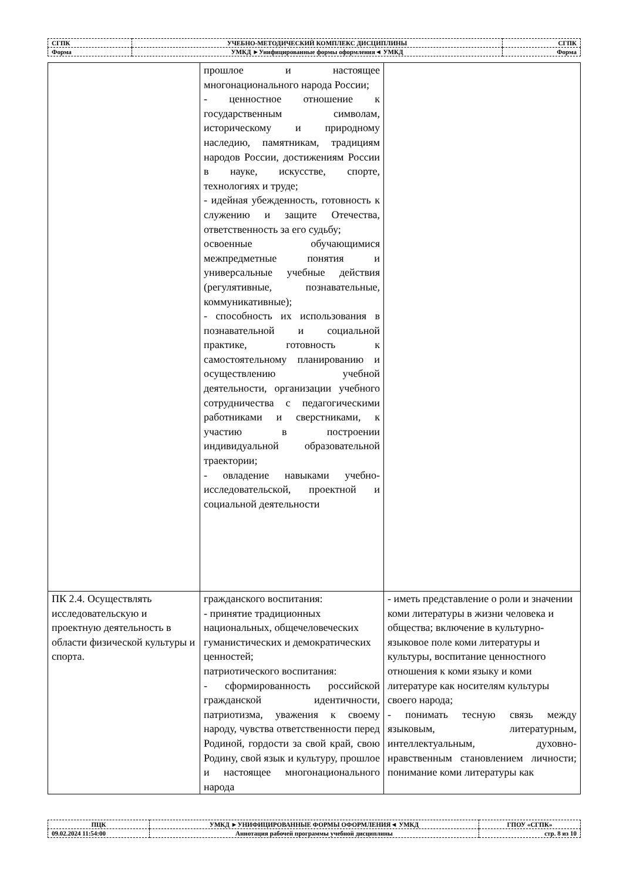| СГПК | УЧЕБНО-МЕТОДИЧЕСКИЙ КОМПЛЕКС ДИСЦИПЛИНЫ | СГПК |
| Форма | УМКД ►Унифицированные формы оформления◄ УМКД | Форма |
| | прошлое и настоящее многонационального народа России; - ценностное отношение к государственным символам, историческому и природному наследию, памятникам, традициям народов России, достижениям России в науке, искусстве, спорте, технологиях и труде; - идейная убежденность, готовность к служению и защите Отечества, ответственность за его судьбу; освоенные обучающимися межпредметные понятия и универсальные учебные действия (регулятивные, познавательные, коммуникативные); - способность их использования в познавательной и социальной практике, готовность к самостоятельному планированию и осуществлению учебной деятельности, организации учебного сотрудничества с педагогическими работниками и сверстниками, к участию в построении индивидуальной образовательной траектории; - овладение навыками учебно-исследовательской, проектной и социальной деятельности | |
| ПК 2.4. Осуществлять исследовательскую и проектную деятельность в области физической культуры и спорта. | гражданского воспитания: - принятие традиционных национальных, общечеловеческих гуманистических и демократических ценностей; патриотического воспитания: - сформированность российской гражданской идентичности, патриотизма, уважения к своему народу, чувства ответственности перед Родиной, гордости за свой край, свою Родину, свой язык и культуру, прошлое и настоящее многонационального народа | - иметь представление о роли и значении коми литературы в жизни человека и общества; включение в культурно-языковое поле коми литературы и культуры, воспитание ценностного отношения к коми языку и коми литературе как носителям культуры своего народа; - понимать тесную связь между языковым, литературным, интеллектуальным, духовно-нравственным становлением личности; понимание коми литературы как |
| ПЦК | УМКД ►УНИФИЦИРОВАННЫЕ ФОРМЫ ОФОРМЛЕНИЯ◄ УМКД | ГПОУ «СГПК» |
| 09.02.2024 11:54:00 | Аннотация рабочей программы учебной дисциплины | стр. 8 из 10 |